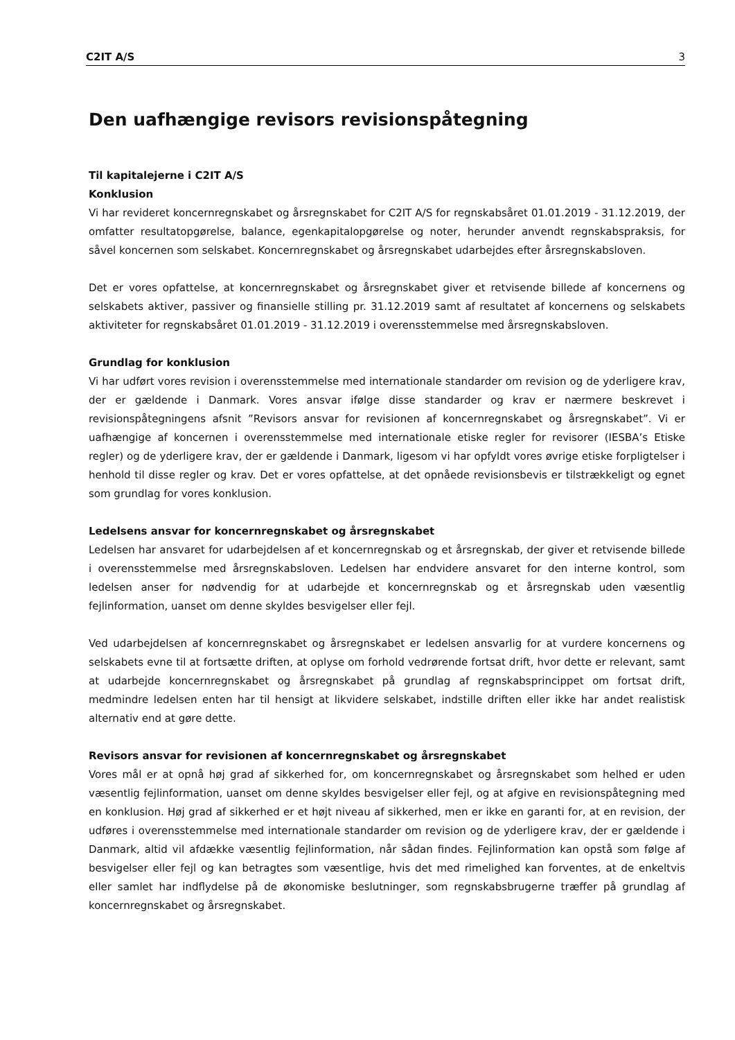C2IT A/S 3
Den uafhængige revisors revisionspåtegning
Til kapitalejerne i C2IT A/S
Konklusion
Vi har revideret koncernregnskabet og årsregnskabet for C2IT A/S for regnskabsåret 01.01.2019 - 31.12.2019, der omfatter resultatopgørelse, balance, egenkapitalopgørelse og noter, herunder anvendt regnskabspraksis, for såvel koncernen som selskabet. Koncernregnskabet og årsregnskabet udarbejdes efter årsregnskabsloven.
Det er vores opfattelse, at koncernregnskabet og årsregnskabet giver et retvisende billede af koncernens og selskabets aktiver, passiver og finansielle stilling pr. 31.12.2019 samt af resultatet af koncernens og selskabets aktiviteter for regnskabsåret 01.01.2019 - 31.12.2019 i overensstemmelse med årsregnskabsloven.
Grundlag for konklusion
Vi har udført vores revision i overensstemmelse med internationale standarder om revision og de yderligere krav, der er gældende i Danmark. Vores ansvar ifølge disse standarder og krav er nærmere beskrevet i revisionspåtegningens afsnit ”Revisors ansvar for revisionen af koncernregnskabet og årsregnskabet”. Vi er uafhængige af koncernen i overensstemmelse med internationale etiske regler for revisorer (IESBA’s Etiske regler) og de yderligere krav, der er gældende i Danmark, ligesom vi har opfyldt vores øvrige etiske forpligtelser i henhold til disse regler og krav. Det er vores opfattelse, at det opnåede revisionsbevis er tilstrækkeligt og egnet som grundlag for vores konklusion.
Ledelsens ansvar for koncernregnskabet og årsregnskabet
Ledelsen har ansvaret for udarbejdelsen af et koncernregnskab og et årsregnskab, der giver et retvisende billede i overensstemmelse med årsregnskabsloven. Ledelsen har endvidere ansvaret for den interne kontrol, som ledelsen anser for nødvendig for at udarbejde et koncernregnskab og et årsregnskab uden væsentlig fejlinformation, uanset om denne skyldes besvigelser eller fejl.
Ved udarbejdelsen af koncernregnskabet og årsregnskabet er ledelsen ansvarlig for at vurdere koncernens og selskabets evne til at fortsætte driften, at oplyse om forhold vedrørende fortsat drift, hvor dette er relevant, samt at udarbejde koncernregnskabet og årsregnskabet på grundlag af regnskabsprincippet om fortsat drift, medmindre ledelsen enten har til hensigt at likvidere selskabet, indstille driften eller ikke har andet realistisk alternativ end at gøre dette.
Revisors ansvar for revisionen af koncernregnskabet og årsregnskabet
Vores mål er at opnå høj grad af sikkerhed for, om koncernregnskabet og årsregnskabet som helhed er uden væsentlig fejlinformation, uanset om denne skyldes besvigelser eller fejl, og at afgive en revisionspåtegning med en konklusion. Høj grad af sikkerhed er et højt niveau af sikkerhed, men er ikke en garanti for, at en revision, der udføres i overensstemmelse med internationale standarder om revision og de yderligere krav, der er gældende i Danmark, altid vil afdække væsentlig fejlinformation, når sådan findes. Fejlinformation kan opstå som følge af besvigelser eller fejl og kan betragtes som væsentlige, hvis det med rimelighed kan forventes, at de enkeltvis eller samlet har indflydelse på de økonomiske beslutninger, som regnskabsbrugerne træffer på grundlag af koncernregnskabet og årsregnskabet.